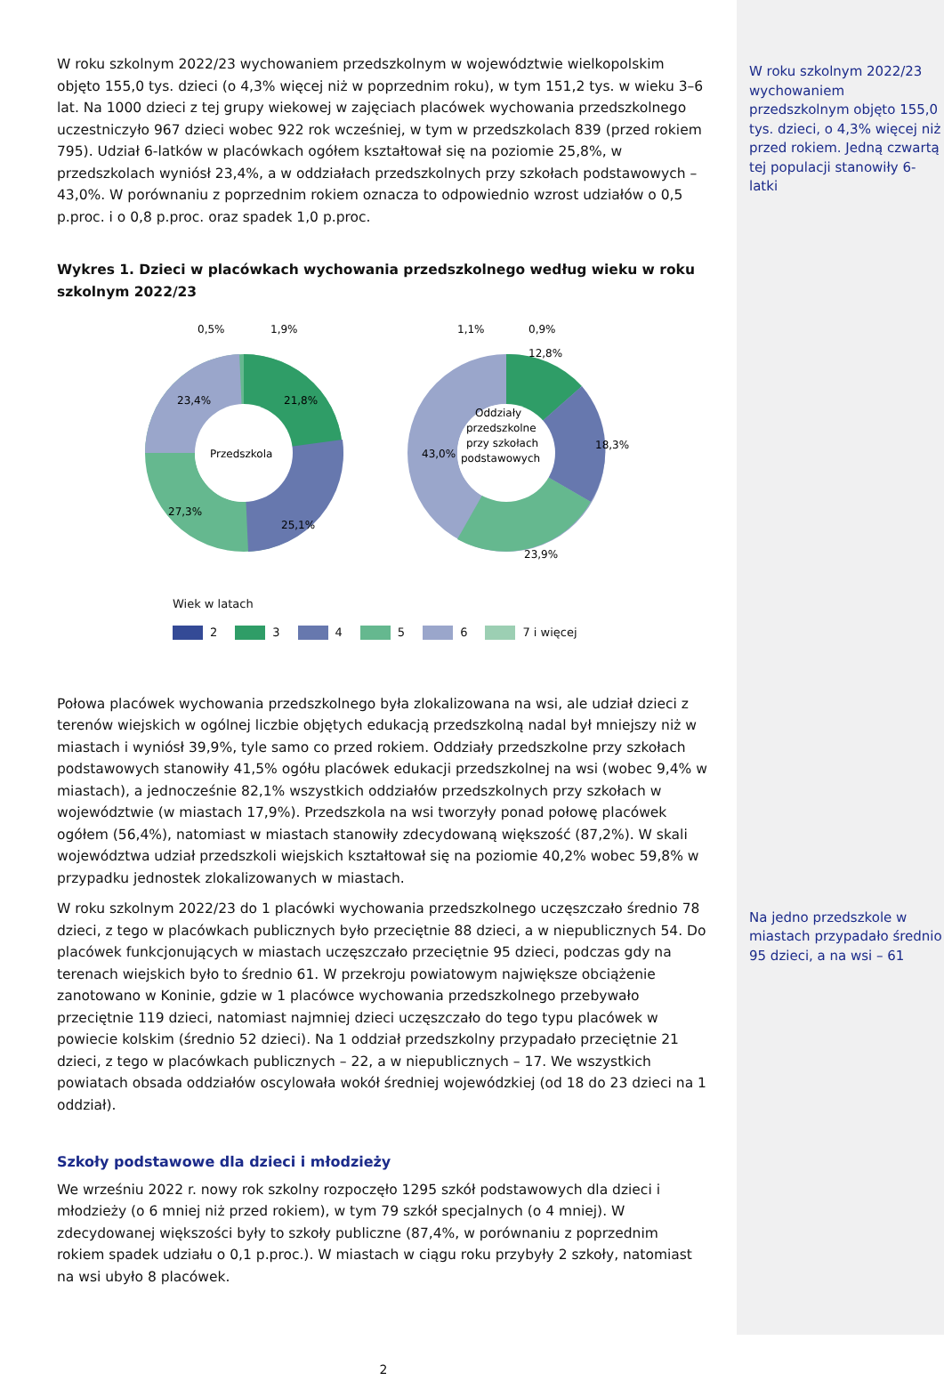W roku szkolnym 2022/23 wychowaniem przedszkolnym w województwie wielkopolskim objęto 155,0 tys. dzieci (o 4,3% więcej niż w poprzednim roku), w tym 151,2 tys. w wieku 3–6 lat. Na 1000 dzieci z tej grupy wiekowej w zajęciach placówek wychowania przedszkolnego uczestniczyło 967 dzieci wobec 922 rok wcześniej, w tym w przedszkolach 839 (przed rokiem 795). Udział 6-latków w placówkach ogółem kształtował się na poziomie 25,8%, w przedszkolach wyniósł 23,4%, a w oddziałach przedszkolnych przy szkołach podstawowych – 43,0%. W porównaniu z poprzednim rokiem oznacza to odpowiednio wzrost udziałów o 0,5 p.proc. i o 0,8 p.proc. oraz spadek 1,0 p.proc.
Wykres 1. Dzieci w placówkach wychowania przedszkolnego według wieku w roku szkolnym 2022/23
Przedszkola
23,4%
21,8%
27,3%
25,1%
0,5%
1,9%
Oddziały
przedszkolne
przy szkołach
podstawowych
43,0%
12,8%
18,3%
23,9%
1,1%
0,9%
Wiek w latach
2 3 4 5 6 7 i więcej
Połowa placówek wychowania przedszkolnego była zlokalizowana na wsi, ale udział dzieci z terenów wiejskich w ogólnej liczbie objętych edukacją przedszkolną nadal był mniejszy niż w miastach i wyniósł 39,9%, tyle samo co przed rokiem. Oddziały przedszkolne przy szkołach podstawowych stanowiły 41,5% ogółu placówek edukacji przedszkolnej na wsi (wobec 9,4% w miastach), a jednocześnie 82,1% wszystkich oddziałów przedszkolnych przy szkołach w województwie (w miastach 17,9%). Przedszkola na wsi tworzyły ponad połowę placówek ogółem (56,4%), natomiast w miastach stanowiły zdecydowaną większość (87,2%). W skali województwa udział przedszkoli wiejskich kształtował się na poziomie 40,2% wobec 59,8% w przypadku jednostek zlokalizowanych w miastach.
W roku szkolnym 2022/23 do 1 placówki wychowania przedszkolnego uczęszczało średnio 78 dzieci, z tego w placówkach publicznych było przeciętnie 88 dzieci, a w niepublicznych 54. Do placówek funkcjonujących w miastach uczęszczało przeciętnie 95 dzieci, podczas gdy na terenach wiejskich było to średnio 61. W przekroju powiatowym największe obciążenie zanotowano w Koninie, gdzie w 1 placówce wychowania przedszkolnego przebywało przeciętnie 119 dzieci, natomiast najmniej dzieci uczęszczało do tego typu placówek w powiecie kolskim (średnio 52 dzieci). Na 1 oddział przedszkolny przypadało przeciętnie 21 dzieci, z tego w placówkach publicznych – 22, a w niepublicznych – 17. We wszystkich powiatach obsada oddziałów oscylowała wokół średniej wojewódzkiej (od 18 do 23 dzieci na 1 oddział).
Szkoły podstawowe dla dzieci i młodzieży
We wrześniu 2022 r. nowy rok szkolny rozpoczęło 1295 szkół podstawowych dla dzieci i młodzieży (o 6 mniej niż przed rokiem), w tym 79 szkół specjalnych (o 4 mniej). W zdecydowanej większości były to szkoły publiczne (87,4%, w porównaniu z poprzednim rokiem spadek udziału o 0,1 p.proc.). W miastach w ciągu roku przybyły 2 szkoły, natomiast na wsi ubyło 8 placówek.
2
W roku szkolnym 2022/23 wychowaniem przedszkolnym objęto 155,0 tys. dzieci, o 4,3% więcej niż przed rokiem. Jedną czwartą tej populacji stanowiły 6-latki
Na jedno przedszkole w miastach przypadało średnio 95 dzieci, a na wsi – 61